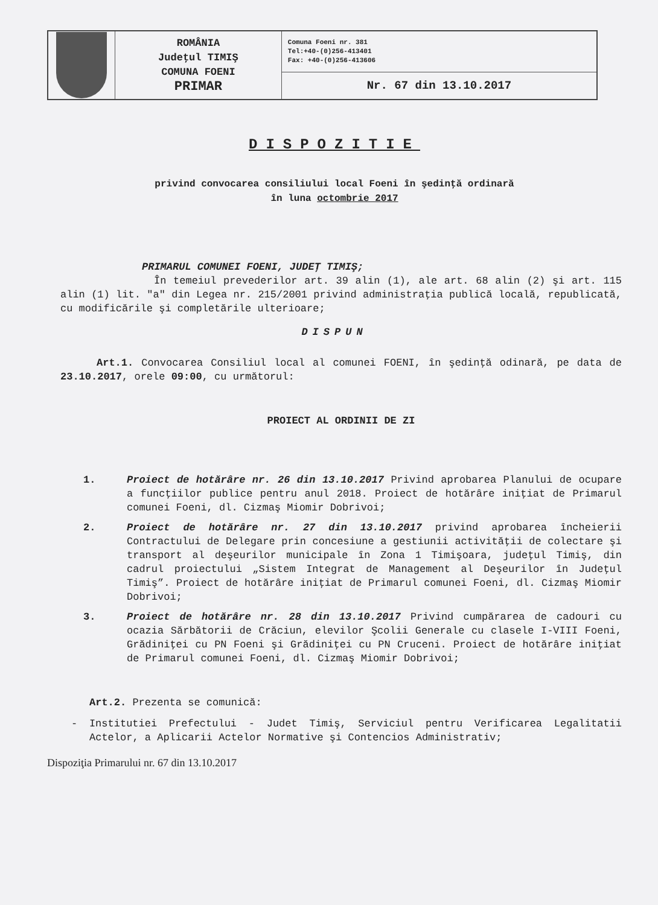| | ROMÂNIA Judeţul TIMIŞ COMUNA FOENI PRIMAR | Comuna Foeni nr. 381 Tel:+40-(0)256-413401 Fax: +40-(0)256-413606 |
| | | Nr. 67 din 13.10.2017 |
DISPOZITIE
privind convocarea consiliului local Foeni în şedinţă ordinară
în luna octombrie 2017
PRIMARUL COMUNEI FOENI, JUDEŢ TIMIŞ;
În temeiul prevederilor art. 39 alin (1), ale art. 68 alin (2) şi art. 115 alin (1) lit. "a" din Legea nr. 215/2001 privind administraţia publică locală, republicată, cu modificările şi completările ulterioare;
DISPUN
Art.1. Convocarea Consiliul local al comunei FOENI, în şedinţă odinară, pe data de 23.10.2017, orele 09:00, cu următorul:
PROIECT AL ORDINII DE ZI
1. Proiect de hotărâre nr. 26 din 13.10.2017 Privind aprobarea Planului de ocupare a funcţiilor publice pentru anul 2018. Proiect de hotărâre iniţiat de Primarul comunei Foeni, dl. Cizmaş Miomir Dobrivoi;
2. Proiect de hotărâre nr. 27 din 13.10.2017 privind aprobarea încheierii Contractului de Delegare prin concesiune a gestiunii activităţii de colectare şi transport al deşeurilor municipale în Zona 1 Timişoara, judeţul Timiş, din cadrul proiectului „Sistem Integrat de Management al Deşeurilor în Judeţul Timiş”. Proiect de hotărâre iniţiat de Primarul comunei Foeni, dl. Cizmaş Miomir Dobrivoi;
3. Proiect de hotărâre nr. 28 din 13.10.2017 Privind cumpărarea de cadouri cu ocazia Sărbătorii de Crăciun, elevilor Şcolii Generale cu clasele I-VIII Foeni, Grădiniţei cu PN Foeni şi Grădiniţei cu PN Cruceni. Proiect de hotărâre iniţiat de Primarul comunei Foeni, dl. Cizmaş Miomir Dobrivoi;
Art.2. Prezenta se comunică:
- Institutiei Prefectului - Judet Timiş, Serviciul pentru Verificarea Legalitatii Actelor, a Aplicarii Actelor Normative şi Contencios Administrativ;
Dispoziţia Primarului nr. 67 din 13.10.2017